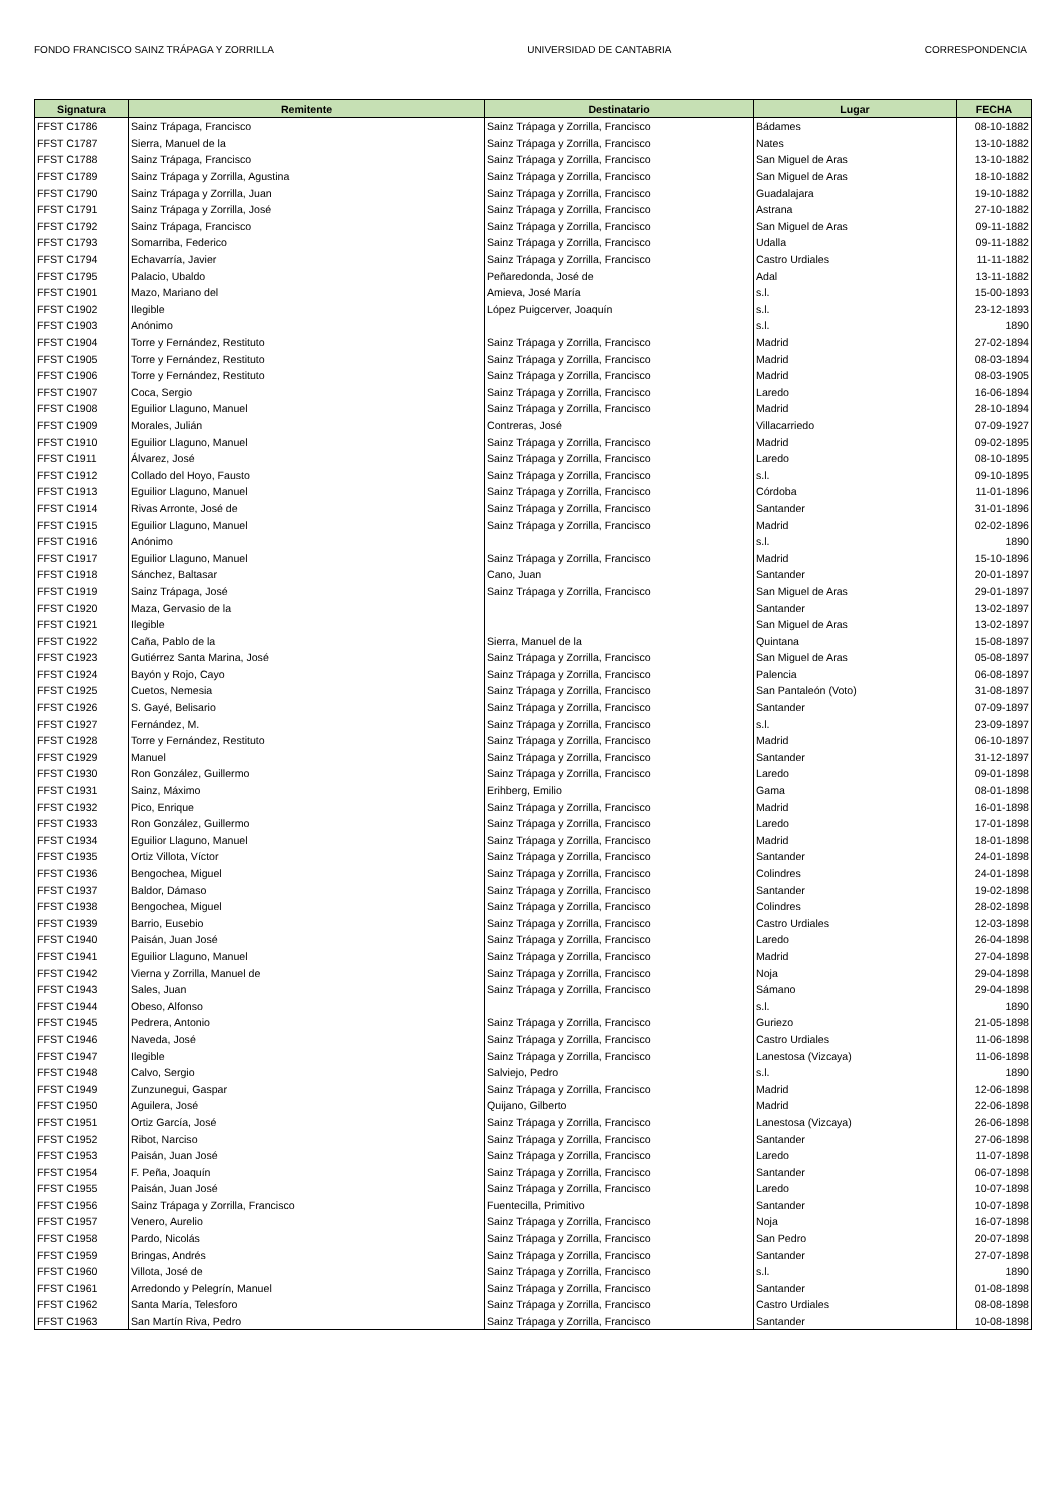FONDO FRANCISCO SAINZ TRÁPAGA Y ZORRILLA UNIVERSIDAD DE CANTABRIA CORRESPONDENCIA
| Signatura | Remitente | Destinatario | Lugar | FECHA |
| --- | --- | --- | --- | --- |
| FFST C1786 | Sainz Trápaga, Francisco | Sainz Trápaga y Zorrilla, Francisco | Bádames | 08-10-1882 |
| FFST C1787 | Sierra, Manuel de la | Sainz Trápaga y Zorrilla, Francisco | Nates | 13-10-1882 |
| FFST C1788 | Sainz Trápaga, Francisco | Sainz Trápaga y Zorrilla, Francisco | San Miguel de Aras | 13-10-1882 |
| FFST C1789 | Sainz Trápaga y Zorrilla, Agustina | Sainz Trápaga y Zorrilla, Francisco | San Miguel de Aras | 18-10-1882 |
| FFST C1790 | Sainz Trápaga y Zorrilla, Juan | Sainz Trápaga y Zorrilla, Francisco | Guadalajara | 19-10-1882 |
| FFST C1791 | Sainz Trápaga y Zorrilla, José | Sainz Trápaga y Zorrilla, Francisco | Astrana | 27-10-1882 |
| FFST C1792 | Sainz Trápaga, Francisco | Sainz Trápaga y Zorrilla, Francisco | San Miguel de Aras | 09-11-1882 |
| FFST C1793 | Somarriba, Federico | Sainz Trápaga y Zorrilla, Francisco | Udalla | 09-11-1882 |
| FFST C1794 | Echavarría, Javier | Sainz Trápaga y Zorrilla, Francisco | Castro Urdiales | 11-11-1882 |
| FFST C1795 | Palacio, Ubaldo | Peñaredonda, José de | Adal | 13-11-1882 |
| FFST C1901 | Mazo, Mariano del | Amieva, José María | s.l. | 15-00-1893 |
| FFST C1902 | Ilegible | López Puigcerver, Joaquín | s.l. | 23-12-1893 |
| FFST C1903 | Anónimo | | s.l. | 1890 |
| FFST C1904 | Torre y Fernández, Restituto | Sainz Trápaga y Zorrilla, Francisco | Madrid | 27-02-1894 |
| FFST C1905 | Torre y Fernández, Restituto | Sainz Trápaga y Zorrilla, Francisco | Madrid | 08-03-1894 |
| FFST C1906 | Torre y Fernández, Restituto | Sainz Trápaga y Zorrilla, Francisco | Madrid | 08-03-1905 |
| FFST C1907 | Coca, Sergio | Sainz Trápaga y Zorrilla, Francisco | Laredo | 16-06-1894 |
| FFST C1908 | Eguilior Llaguno, Manuel | Sainz Trápaga y Zorrilla, Francisco | Madrid | 28-10-1894 |
| FFST C1909 | Morales, Julián | Contreras, José | Villacarriedo | 07-09-1927 |
| FFST C1910 | Eguilior Llaguno, Manuel | Sainz Trápaga y Zorrilla, Francisco | Madrid | 09-02-1895 |
| FFST C1911 | Álvarez, José | Sainz Trápaga y Zorrilla, Francisco | Laredo | 08-10-1895 |
| FFST C1912 | Collado del Hoyo, Fausto | Sainz Trápaga y Zorrilla, Francisco | s.l. | 09-10-1895 |
| FFST C1913 | Eguilior Llaguno, Manuel | Sainz Trápaga y Zorrilla, Francisco | Córdoba | 11-01-1896 |
| FFST C1914 | Rivas Arronte, José de | Sainz Trápaga y Zorrilla, Francisco | Santander | 31-01-1896 |
| FFST C1915 | Eguilior Llaguno, Manuel | Sainz Trápaga y Zorrilla, Francisco | Madrid | 02-02-1896 |
| FFST C1916 | Anónimo | | s.l. | 1890 |
| FFST C1917 | Eguilior Llaguno, Manuel | Sainz Trápaga y Zorrilla, Francisco | Madrid | 15-10-1896 |
| FFST C1918 | Sánchez, Baltasar | Cano, Juan | Santander | 20-01-1897 |
| FFST C1919 | Sainz Trápaga, José | Sainz Trápaga y Zorrilla, Francisco | San Miguel de Aras | 29-01-1897 |
| FFST C1920 | Maza, Gervasio de la | | Santander | 13-02-1897 |
| FFST C1921 | Ilegible | | San Miguel de Aras | 13-02-1897 |
| FFST C1922 | Caña, Pablo de la | Sierra, Manuel de la | Quintana | 15-08-1897 |
| FFST C1923 | Gutiérrez Santa Marina, José | Sainz Trápaga y Zorrilla, Francisco | San Miguel de Aras | 05-08-1897 |
| FFST C1924 | Bayón y Rojo, Cayo | Sainz Trápaga y Zorrilla, Francisco | Palencia | 06-08-1897 |
| FFST C1925 | Cuetos, Nemesia | Sainz Trápaga y Zorrilla, Francisco | San Pantaleón (Voto) | 31-08-1897 |
| FFST C1926 | S. Gayé, Belisario | Sainz Trápaga y Zorrilla, Francisco | Santander | 07-09-1897 |
| FFST C1927 | Fernández, M. | Sainz Trápaga y Zorrilla, Francisco | s.l. | 23-09-1897 |
| FFST C1928 | Torre y Fernández, Restituto | Sainz Trápaga y Zorrilla, Francisco | Madrid | 06-10-1897 |
| FFST C1929 | Manuel | Sainz Trápaga y Zorrilla, Francisco | Santander | 31-12-1897 |
| FFST C1930 | Ron González, Guillermo | Sainz Trápaga y Zorrilla, Francisco | Laredo | 09-01-1898 |
| FFST C1931 | Sainz, Máximo | Erihberg, Emilio | Gama | 08-01-1898 |
| FFST C1932 | Pico, Enrique | Sainz Trápaga y Zorrilla, Francisco | Madrid | 16-01-1898 |
| FFST C1933 | Ron González, Guillermo | Sainz Trápaga y Zorrilla, Francisco | Laredo | 17-01-1898 |
| FFST C1934 | Eguilior Llaguno, Manuel | Sainz Trápaga y Zorrilla, Francisco | Madrid | 18-01-1898 |
| FFST C1935 | Ortiz Villota, Víctor | Sainz Trápaga y Zorrilla, Francisco | Santander | 24-01-1898 |
| FFST C1936 | Bengochea, Miguel | Sainz Trápaga y Zorrilla, Francisco | Colindres | 24-01-1898 |
| FFST C1937 | Baldor, Dámaso | Sainz Trápaga y Zorrilla, Francisco | Santander | 19-02-1898 |
| FFST C1938 | Bengochea, Miguel | Sainz Trápaga y Zorrilla, Francisco | Colindres | 28-02-1898 |
| FFST C1939 | Barrio, Eusebio | Sainz Trápaga y Zorrilla, Francisco | Castro Urdiales | 12-03-1898 |
| FFST C1940 | Paisán, Juan José | Sainz Trápaga y Zorrilla, Francisco | Laredo | 26-04-1898 |
| FFST C1941 | Eguilior Llaguno, Manuel | Sainz Trápaga y Zorrilla, Francisco | Madrid | 27-04-1898 |
| FFST C1942 | Vierna y Zorrilla, Manuel de | Sainz Trápaga y Zorrilla, Francisco | Noja | 29-04-1898 |
| FFST C1943 | Sales, Juan | Sainz Trápaga y Zorrilla, Francisco | Sámano | 29-04-1898 |
| FFST C1944 | Obeso, Alfonso | | s.l. | 1890 |
| FFST C1945 | Pedrera, Antonio | Sainz Trápaga y Zorrilla, Francisco | Guriezo | 21-05-1898 |
| FFST C1946 | Naveda, José | Sainz Trápaga y Zorrilla, Francisco | Castro Urdiales | 11-06-1898 |
| FFST C1947 | Ilegible | Sainz Trápaga y Zorrilla, Francisco | Lanestosa (Vizcaya) | 11-06-1898 |
| FFST C1948 | Calvo, Sergio | Salviejo, Pedro | s.l. | 1890 |
| FFST C1949 | Zunzunegui, Gaspar | Sainz Trápaga y Zorrilla, Francisco | Madrid | 12-06-1898 |
| FFST C1950 | Aguilera, José | Quijano, Gilberto | Madrid | 22-06-1898 |
| FFST C1951 | Ortiz García, José | Sainz Trápaga y Zorrilla, Francisco | Lanestosa (Vizcaya) | 26-06-1898 |
| FFST C1952 | Ribot, Narciso | Sainz Trápaga y Zorrilla, Francisco | Santander | 27-06-1898 |
| FFST C1953 | Paisán, Juan José | Sainz Trápaga y Zorrilla, Francisco | Laredo | 11-07-1898 |
| FFST C1954 | F. Peña, Joaquín | Sainz Trápaga y Zorrilla, Francisco | Santander | 06-07-1898 |
| FFST C1955 | Paisán, Juan José | Sainz Trápaga y Zorrilla, Francisco | Laredo | 10-07-1898 |
| FFST C1956 | Sainz Trápaga y Zorrilla, Francisco | Fuentecilla, Primitivo | Santander | 10-07-1898 |
| FFST C1957 | Venero, Aurelio | Sainz Trápaga y Zorrilla, Francisco | Noja | 16-07-1898 |
| FFST C1958 | Pardo, Nicolás | Sainz Trápaga y Zorrilla, Francisco | San Pedro | 20-07-1898 |
| FFST C1959 | Bringas, Andrés | Sainz Trápaga y Zorrilla, Francisco | Santander | 27-07-1898 |
| FFST C1960 | Villota, José de | Sainz Trápaga y Zorrilla, Francisco | s.l. | 1890 |
| FFST C1961 | Arredondo y Pelegrín, Manuel | Sainz Trápaga y Zorrilla, Francisco | Santander | 01-08-1898 |
| FFST C1962 | Santa María, Telesforo | Sainz Trápaga y Zorrilla, Francisco | Castro Urdiales | 08-08-1898 |
| FFST C1963 | San Martín Riva, Pedro | Sainz Trápaga y Zorrilla, Francisco | Santander | 10-08-1898 |